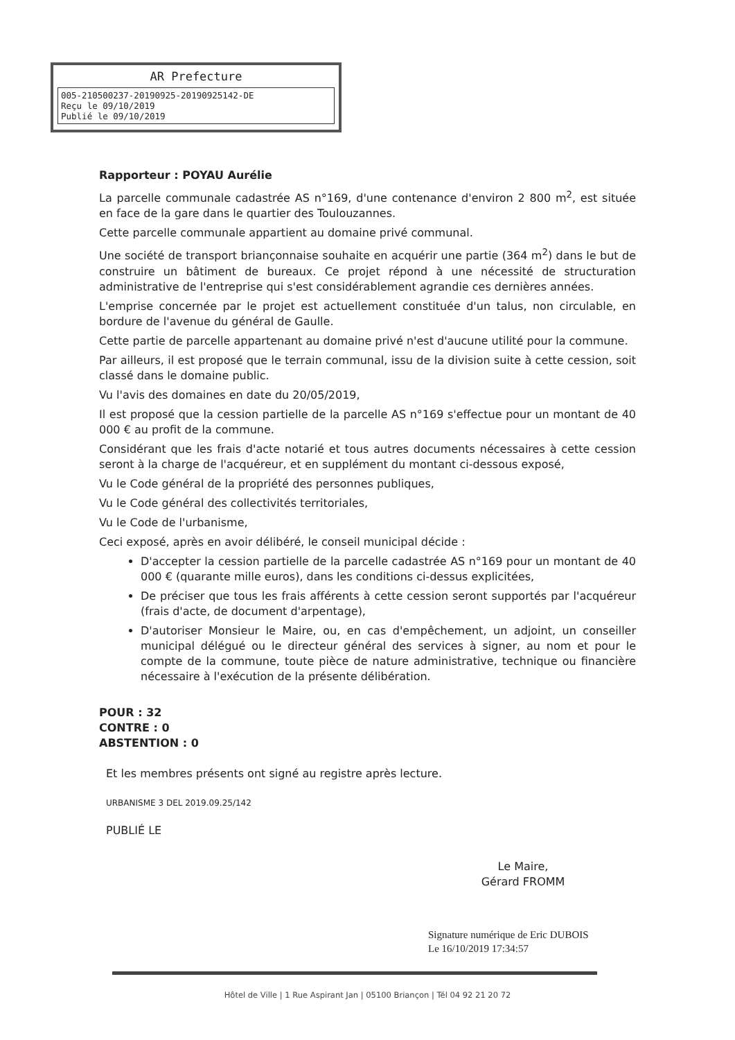AR Prefecture
005-210500237-20190925-20190925142-DE
Reçu le 09/10/2019
Publié le 09/10/2019
Rapporteur : POYAU Aurélie
La parcelle communale cadastrée AS n°169, d'une contenance d'environ 2 800 m<sup>2</sup>, est située en face de la gare dans le quartier des Toulouzannes.
Cette parcelle communale appartient au domaine privé communal.
Une société de transport briançonnaise souhaite en acquérir une partie (364 m<sup>2</sup>) dans le but de construire un bâtiment de bureaux. Ce projet répond à une nécessité de structuration administrative de l'entreprise qui s'est considérablement agrandie ces dernières années.
L'emprise concernée par le projet est actuellement constituée d'un talus, non circulable, en bordure de l'avenue du général de Gaulle.
Cette partie de parcelle appartenant au domaine privé n'est d'aucune utilité pour la commune.
Par ailleurs, il est proposé que le terrain communal, issu de la division suite à cette cession, soit classé dans le domaine public.
Vu l'avis des domaines en date du 20/05/2019,
Il est proposé que la cession partielle de la parcelle AS n°169 s'effectue pour un montant de 40 000 € au profit de la commune.
Considérant que les frais d'acte notarié et tous autres documents nécessaires à cette cession seront à la charge de l'acquéreur, et en supplément du montant ci-dessous exposé,
Vu le Code général de la propriété des personnes publiques,
Vu le Code général des collectivités territoriales,
Vu le Code de l'urbanisme,
Ceci exposé, après en avoir délibéré, le conseil municipal décide :
D'accepter la cession partielle de la parcelle cadastrée AS n°169 pour un montant de 40 000 € (quarante mille euros), dans les conditions ci-dessus explicitées,
De préciser que tous les frais afférents à cette cession seront supportés par l'acquéreur (frais d'acte, de document d'arpentage),
D'autoriser Monsieur le Maire, ou, en cas d'empêchement, un adjoint, un conseiller municipal délégué ou le directeur général des services à signer, au nom et pour le compte de la commune, toute pièce de nature administrative, technique ou financière nécessaire à l'exécution de la présente délibération.
POUR : 32
CONTRE : 0
ABSTENTION : 0
Et les membres présents ont signé au registre après lecture.
URBANISME 3 DEL 2019.09.25/142
PUBLIÉ LE
Le Maire,
Gérard FROMM
Signature numérique de Eric DUBOIS
Le 16/10/2019 17:34:57
Hôtel de Ville | 1 Rue Aspirant Jan | 05100 Briançon | Tél 04 92 21 20 72